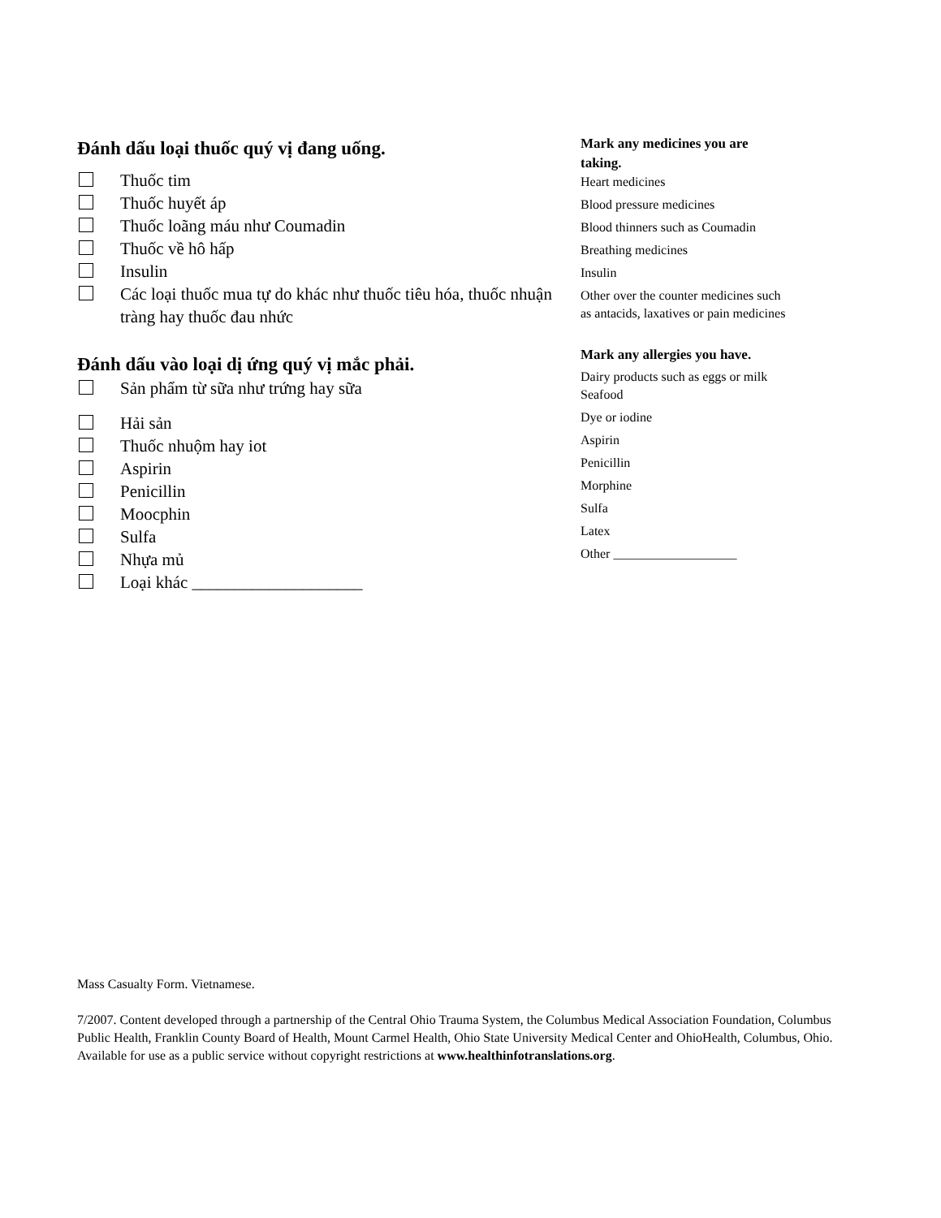Đánh dấu loại thuốc quý vị đang uống.
Thuốc tim
Thuốc huyết áp
Thuốc loãng máu như Coumadin
Thuốc về hô hấp
Insulin
Các loại thuốc mua tự do khác như thuốc tiêu hóa, thuốc nhuận tràng hay thuốc đau nhức
Đánh dấu vào loại dị ứng quý vị mắc phải.
Sản phẩm từ sữa như trứng hay sữa
Hải sản
Thuốc nhuộm hay iot
Aspirin
Penicillin
Moocphin
Sulfa
Nhựa mủ
Loại khác ____________________
Mark any medicines you are taking.
Heart medicines
Blood pressure medicines
Blood thinners such as Coumadin
Breathing medicines
Insulin
Other over the counter medicines such as antacids, laxatives or pain medicines
Mark any allergies you have.
Dairy products such as eggs or milk
Seafood
Dye or iodine
Aspirin
Penicillin
Morphine
Sulfa
Latex
Other ___________________
Mass Casualty Form. Vietnamese.
7/2007. Content developed through a partnership of the Central Ohio Trauma System, the Columbus Medical Association Foundation, Columbus Public Health, Franklin County Board of Health, Mount Carmel Health, Ohio State University Medical Center and OhioHealth, Columbus, Ohio. Available for use as a public service without copyright restrictions at www.healthinfotranslations.org.